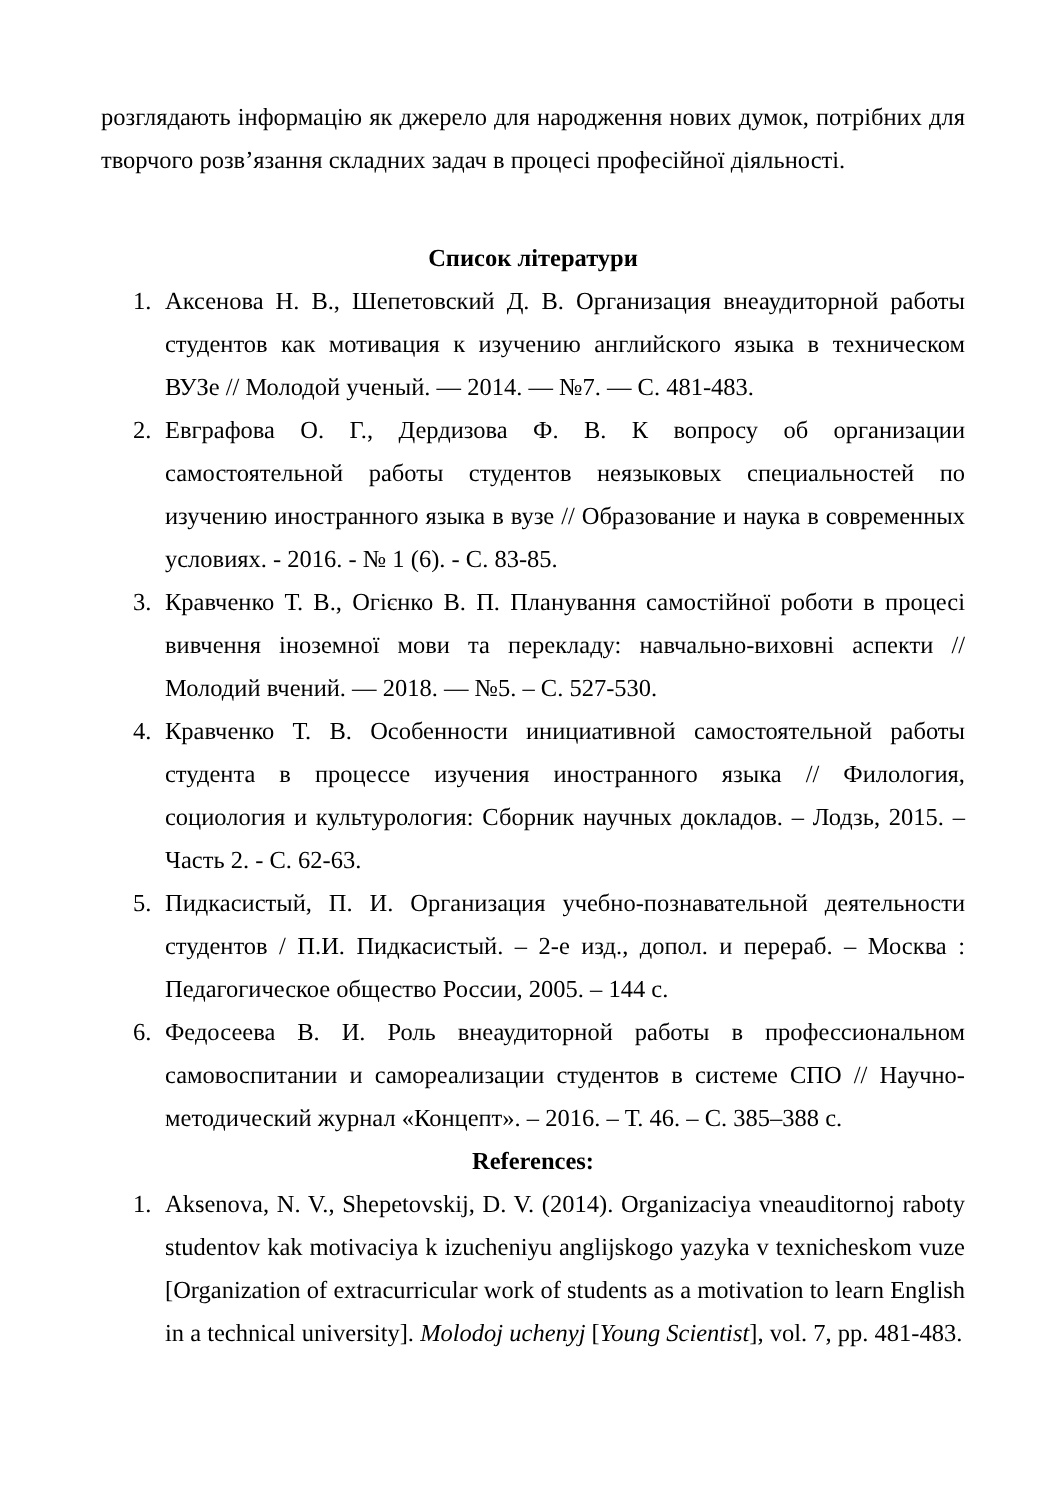розглядають інформацію як джерело для народження нових думок, потрібних для творчого розв’язання складних задач в процесі професійної діяльності.
Список літератури
1. Аксенова Н. В., Шепетовский Д. В. Организация внеаудиторной работы студентов как мотивация к изучению английского языка в техническом ВУЗе // Молодой ученый. — 2014. — №7. — С. 481-483.
2. Евграфова О. Г., Дердизова Ф. В. К вопросу об организации самостоятельной работы студентов неязыковых специальностей по изучению иностранного языка в вузе // Образование и наука в современных условиях. - 2016. - № 1 (6). - С. 83-85.
3. Кравченко Т. В., Огієнко В. П. Планування самостійної роботи в процесі вивчення іноземної мови та перекладу: навчально-виховні аспекти // Молодий вчений. — 2018. — №5. – С. 527-530.
4. Кравченко Т. В. Особенности инициативной самостоятельной работы студента в процессе изучения иностранного языка // Филология, социология и культурология: Сборник научных докладов. – Лодзь, 2015. – Часть 2. - С. 62-63.
5. Пидкасистый, П. И. Организация учебно-познавательной деятельности студентов / П.И. Пидкасистый. – 2-е изд., допол. и перераб. – Москва : Педагогическое общество России, 2005. – 144 с.
6. Федосеева В. И. Роль внеаудиторной работы в профессиональном самовоспитании и самореализации студентов в системе СПО // Научно-методический журнал «Концепт». – 2016. – Т. 46. – С. 385–388 с.
References:
1. Aksenova, N. V., Shepetovskij, D. V. (2014). Organizaciya vneauditornoj raboty studentov kak motivaciya k izucheniyu anglijskogo yazyka v texnicheskom vuze [Organization of extracurricular work of students as a motivation to learn English in a technical university]. Molodoj uchenyj [Young Scientist], vol. 7, pp. 481-483.